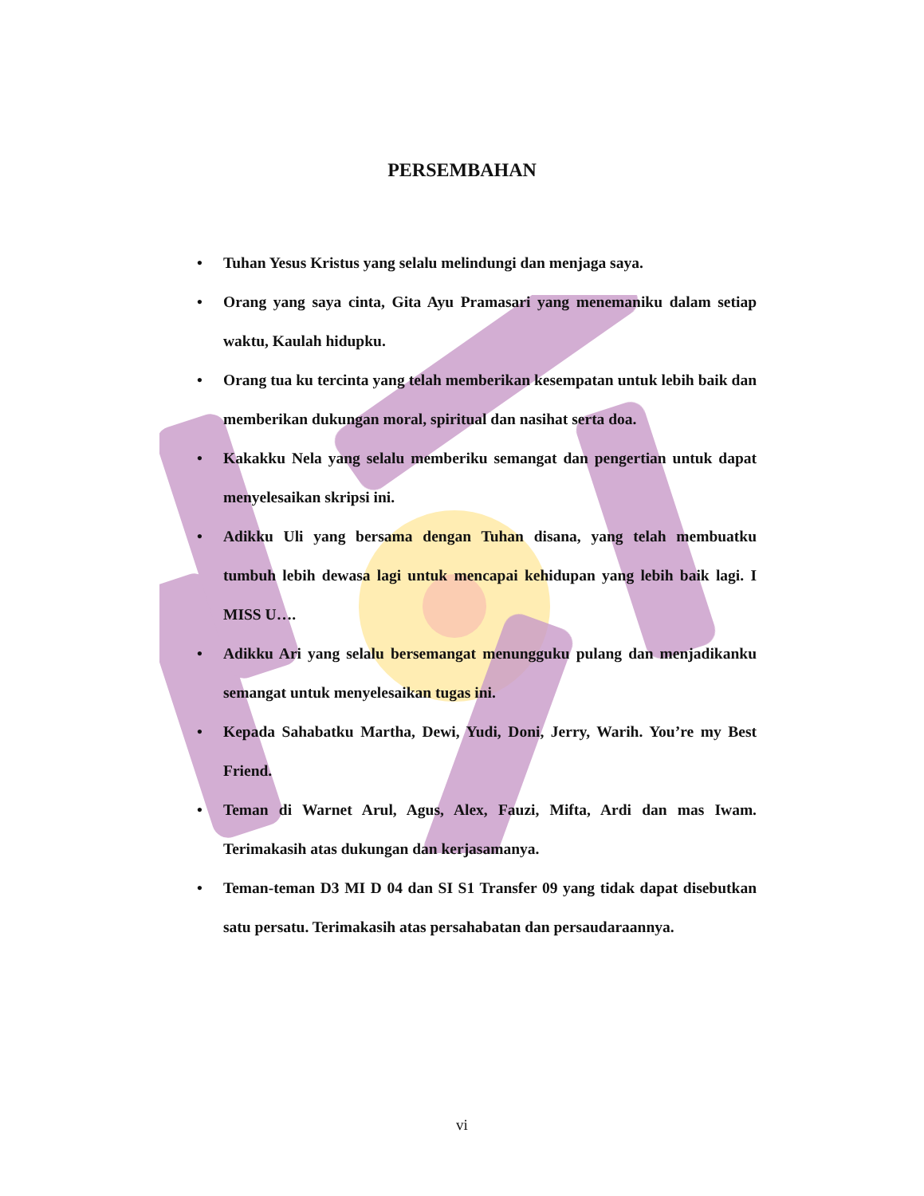PERSEMBAHAN
• Tuhan Yesus Kristus yang selalu melindungi dan menjaga saya.
• Orang yang saya cinta, Gita Ayu Pramasari yang menemaniku dalam setiap waktu, Kaulah hidupku.
• Orang tua ku tercinta yang telah memberikan kesempatan untuk lebih baik dan memberikan dukungan moral, spiritual dan nasihat serta doa.
• Kakakku Nela yang selalu memberiku semangat dan pengertian untuk dapat menyelesaikan skripsi ini.
• Adikku Uli yang bersama dengan Tuhan disana, yang telah membuatku tumbuh lebih dewasa lagi untuk mencapai kehidupan yang lebih baik lagi. I MISS U….
• Adikku Ari yang selalu bersemangat menungguku pulang dan menjadikanku semangat untuk menyelesaikan tugas ini.
• Kepada Sahabatku Martha, Dewi, Yudi, Doni, Jerry, Warih. You’re my Best Friend.
• Teman di Warnet Arul, Agus, Alex, Fauzi, Mifta, Ardi dan mas Iwam. Terimakasih atas dukungan dan kerjasamanya.
• Teman-teman D3 MI D 04 dan SI S1 Transfer 09 yang tidak dapat disebutkan satu persatu. Terimakasih atas persahabatan dan persaudaraannya.
vi